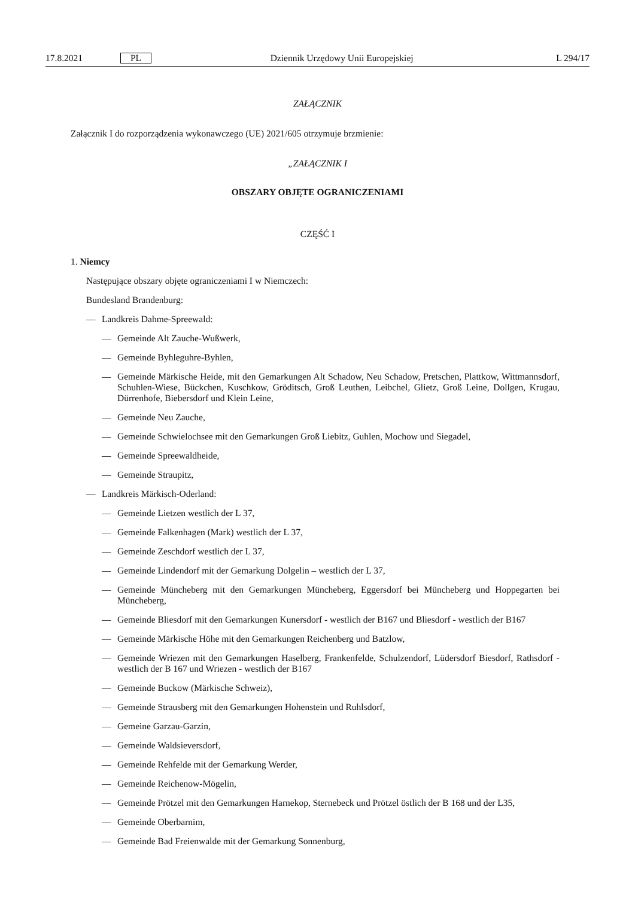17.8.2021 PL Dziennik Urzędowy Unii Europejskiej L 294/17
ZAŁĄCZNIK
Załącznik I do rozporządzenia wykonawczego (UE) 2021/605 otrzymuje brzmienie:
„ZAŁĄCZNIK I
OBSZARY OBJĘTE OGRANICZENIAMI
CZĘŚĆ I
1. Niemcy
Następujące obszary objęte ograniczeniami I w Niemczech:
Bundesland Brandenburg:
— Landkreis Dahme-Spreewald:
— Gemeinde Alt Zauche-Wußwerk,
— Gemeinde Byhleguhre-Byhlen,
— Gemeinde Märkische Heide, mit den Gemarkungen Alt Schadow, Neu Schadow, Pretschen, Plattkow, Wittmannsdorf, Schuhlen-Wiese, Bückchen, Kuschkow, Gröditsch, Groß Leuthen, Leibchel, Glietz, Groß Leine, Dollgen, Krugau, Dürrenhofe, Biebersdorf und Klein Leine,
— Gemeinde Neu Zauche,
— Gemeinde Schwielochsee mit den Gemarkungen Groß Liebitz, Guhlen, Mochow und Siegadel,
— Gemeinde Spreewaldheide,
— Gemeinde Straupitz,
— Landkreis Märkisch-Oderland:
— Gemeinde Lietzen westlich der L 37,
— Gemeinde Falkenhagen (Mark) westlich der L 37,
— Gemeinde Zeschdorf westlich der L 37,
— Gemeinde Lindendorf mit der Gemarkung Dolgelin – westlich der L 37,
— Gemeinde Müncheberg mit den Gemarkungen Müncheberg, Eggersdorf bei Müncheberg und Hoppegarten bei Müncheberg,
— Gemeinde Bliesdorf mit den Gemarkungen Kunersdorf - westlich der B167 und Bliesdorf - westlich der B167
— Gemeinde Märkische Höhe mit den Gemarkungen Reichenberg und Batzlow,
— Gemeinde Wriezen mit den Gemarkungen Haselberg, Frankenfelde, Schulzendorf, Lüdersdorf Biesdorf, Rathsdorf - westlich der B 167 und Wriezen - westlich der B167
— Gemeinde Buckow (Märkische Schweiz),
— Gemeinde Strausberg mit den Gemarkungen Hohenstein und Ruhlsdorf,
— Gemeine Garzau-Garzin,
— Gemeinde Waldsieversdorf,
— Gemeinde Rehfelde mit der Gemarkung Werder,
— Gemeinde Reichenow-Mögelin,
— Gemeinde Prötzel mit den Gemarkungen Harnekop, Sternebeck und Prötzel östlich der B 168 und der L35,
— Gemeinde Oberbarnim,
— Gemeinde Bad Freienwalde mit der Gemarkung Sonnenburg,